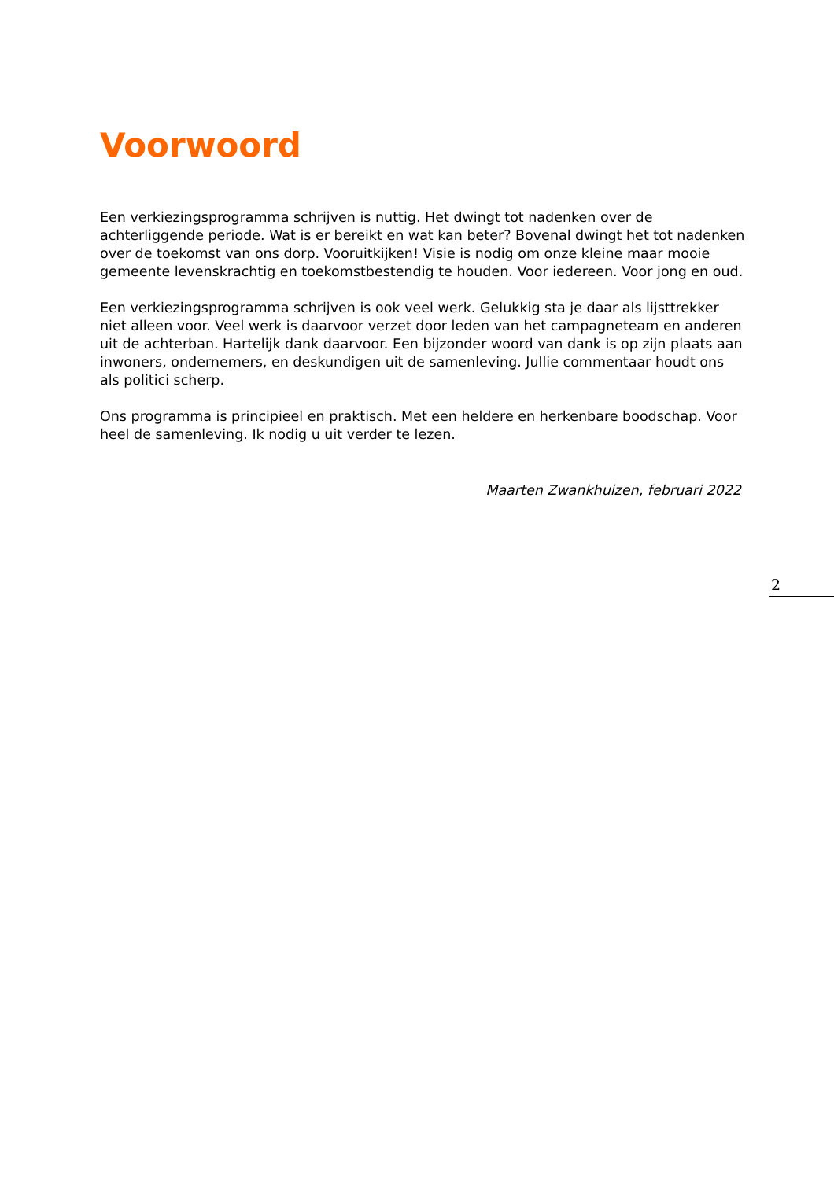Voorwoord
Een verkiezingsprogramma schrijven is nuttig. Het dwingt tot nadenken over de achterliggende periode. Wat is er bereikt en wat kan beter? Bovenal dwingt het tot nadenken over de toekomst van ons dorp. Vooruitkijken! Visie is nodig om onze kleine maar mooie gemeente levenskrachtig en toekomstbestendig te houden. Voor iedereen. Voor jong en oud.
Een verkiezingsprogramma schrijven is ook veel werk. Gelukkig sta je daar als lijsttrekker niet alleen voor. Veel werk is daarvoor verzet door leden van het campagneteam en anderen uit de achterban. Hartelijk dank daarvoor. Een bijzonder woord van dank is op zijn plaats aan inwoners, ondernemers, en deskundigen uit de samenleving. Jullie commentaar houdt ons als politici scherp.
Ons programma is principieel en praktisch. Met een heldere en herkenbare boodschap. Voor heel de samenleving. Ik nodig u uit verder te lezen.
Maarten Zwankhuizen, februari 2022
2